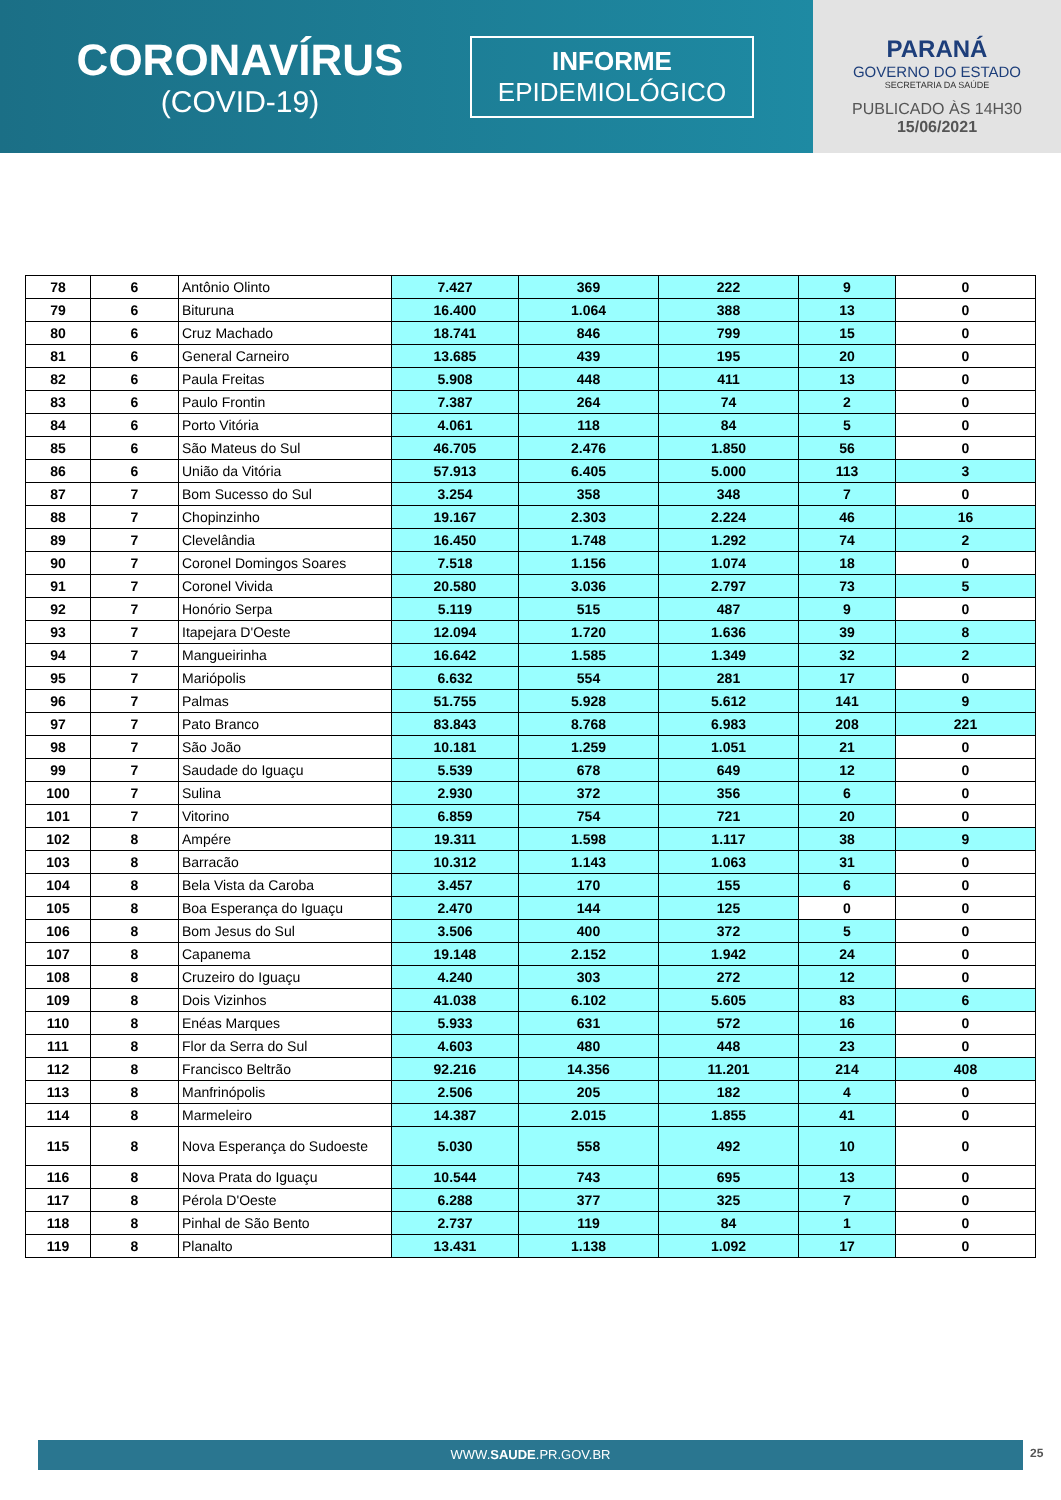CORONAVÍRUS
(COVID-19)
INFORME
EPIDEMIOLÓGICO
PARANÁ
GOVERNO DO ESTADO
SECRETARIA DA SAÚDE
PUBLICADO ÀS 14H30
15/06/2021
| 78 | 6 | Antônio Olinto | 7.427 | 369 | 222 | 9 | 0 |
| 79 | 6 | Bituruna | 16.400 | 1.064 | 388 | 13 | 0 |
| 80 | 6 | Cruz Machado | 18.741 | 846 | 799 | 15 | 0 |
| 81 | 6 | General Carneiro | 13.685 | 439 | 195 | 20 | 0 |
| 82 | 6 | Paula Freitas | 5.908 | 448 | 411 | 13 | 0 |
| 83 | 6 | Paulo Frontin | 7.387 | 264 | 74 | 2 | 0 |
| 84 | 6 | Porto Vitória | 4.061 | 118 | 84 | 5 | 0 |
| 85 | 6 | São Mateus do Sul | 46.705 | 2.476 | 1.850 | 56 | 0 |
| 86 | 6 | União da Vitória | 57.913 | 6.405 | 5.000 | 113 | 3 |
| 87 | 7 | Bom Sucesso do Sul | 3.254 | 358 | 348 | 7 | 0 |
| 88 | 7 | Chopinzinho | 19.167 | 2.303 | 2.224 | 46 | 16 |
| 89 | 7 | Clevelândia | 16.450 | 1.748 | 1.292 | 74 | 2 |
| 90 | 7 | Coronel Domingos Soares | 7.518 | 1.156 | 1.074 | 18 | 0 |
| 91 | 7 | Coronel Vivida | 20.580 | 3.036 | 2.797 | 73 | 5 |
| 92 | 7 | Honório Serpa | 5.119 | 515 | 487 | 9 | 0 |
| 93 | 7 | Itapejara D'Oeste | 12.094 | 1.720 | 1.636 | 39 | 8 |
| 94 | 7 | Mangueirinha | 16.642 | 1.585 | 1.349 | 32 | 2 |
| 95 | 7 | Mariópolis | 6.632 | 554 | 281 | 17 | 0 |
| 96 | 7 | Palmas | 51.755 | 5.928 | 5.612 | 141 | 9 |
| 97 | 7 | Pato Branco | 83.843 | 8.768 | 6.983 | 208 | 221 |
| 98 | 7 | São João | 10.181 | 1.259 | 1.051 | 21 | 0 |
| 99 | 7 | Saudade do Iguaçu | 5.539 | 678 | 649 | 12 | 0 |
| 100 | 7 | Sulina | 2.930 | 372 | 356 | 6 | 0 |
| 101 | 7 | Vitorino | 6.859 | 754 | 721 | 20 | 0 |
| 102 | 8 | Ampére | 19.311 | 1.598 | 1.117 | 38 | 9 |
| 103 | 8 | Barracão | 10.312 | 1.143 | 1.063 | 31 | 0 |
| 104 | 8 | Bela Vista da Caroba | 3.457 | 170 | 155 | 6 | 0 |
| 105 | 8 | Boa Esperança do Iguaçu | 2.470 | 144 | 125 | 0 | 0 |
| 106 | 8 | Bom Jesus do Sul | 3.506 | 400 | 372 | 5 | 0 |
| 107 | 8 | Capanema | 19.148 | 2.152 | 1.942 | 24 | 0 |
| 108 | 8 | Cruzeiro do Iguaçu | 4.240 | 303 | 272 | 12 | 0 |
| 109 | 8 | Dois Vizinhos | 41.038 | 6.102 | 5.605 | 83 | 6 |
| 110 | 8 | Enéas Marques | 5.933 | 631 | 572 | 16 | 0 |
| 111 | 8 | Flor da Serra do Sul | 4.603 | 480 | 448 | 23 | 0 |
| 112 | 8 | Francisco Beltrão | 92.216 | 14.356 | 11.201 | 214 | 408 |
| 113 | 8 | Manfrinópolis | 2.506 | 205 | 182 | 4 | 0 |
| 114 | 8 | Marmeleiro | 14.387 | 2.015 | 1.855 | 41 | 0 |
| 115 | 8 | Nova Esperança do Sudoeste | 5.030 | 558 | 492 | 10 | 0 |
| 116 | 8 | Nova Prata do Iguaçu | 10.544 | 743 | 695 | 13 | 0 |
| 117 | 8 | Pérola D'Oeste | 6.288 | 377 | 325 | 7 | 0 |
| 118 | 8 | Pinhal de São Bento | 2.737 | 119 | 84 | 1 | 0 |
| 119 | 8 | Planalto | 13.431 | 1.138 | 1.092 | 17 | 0 |
WWW.SAUDE.PR.GOV.BR 25